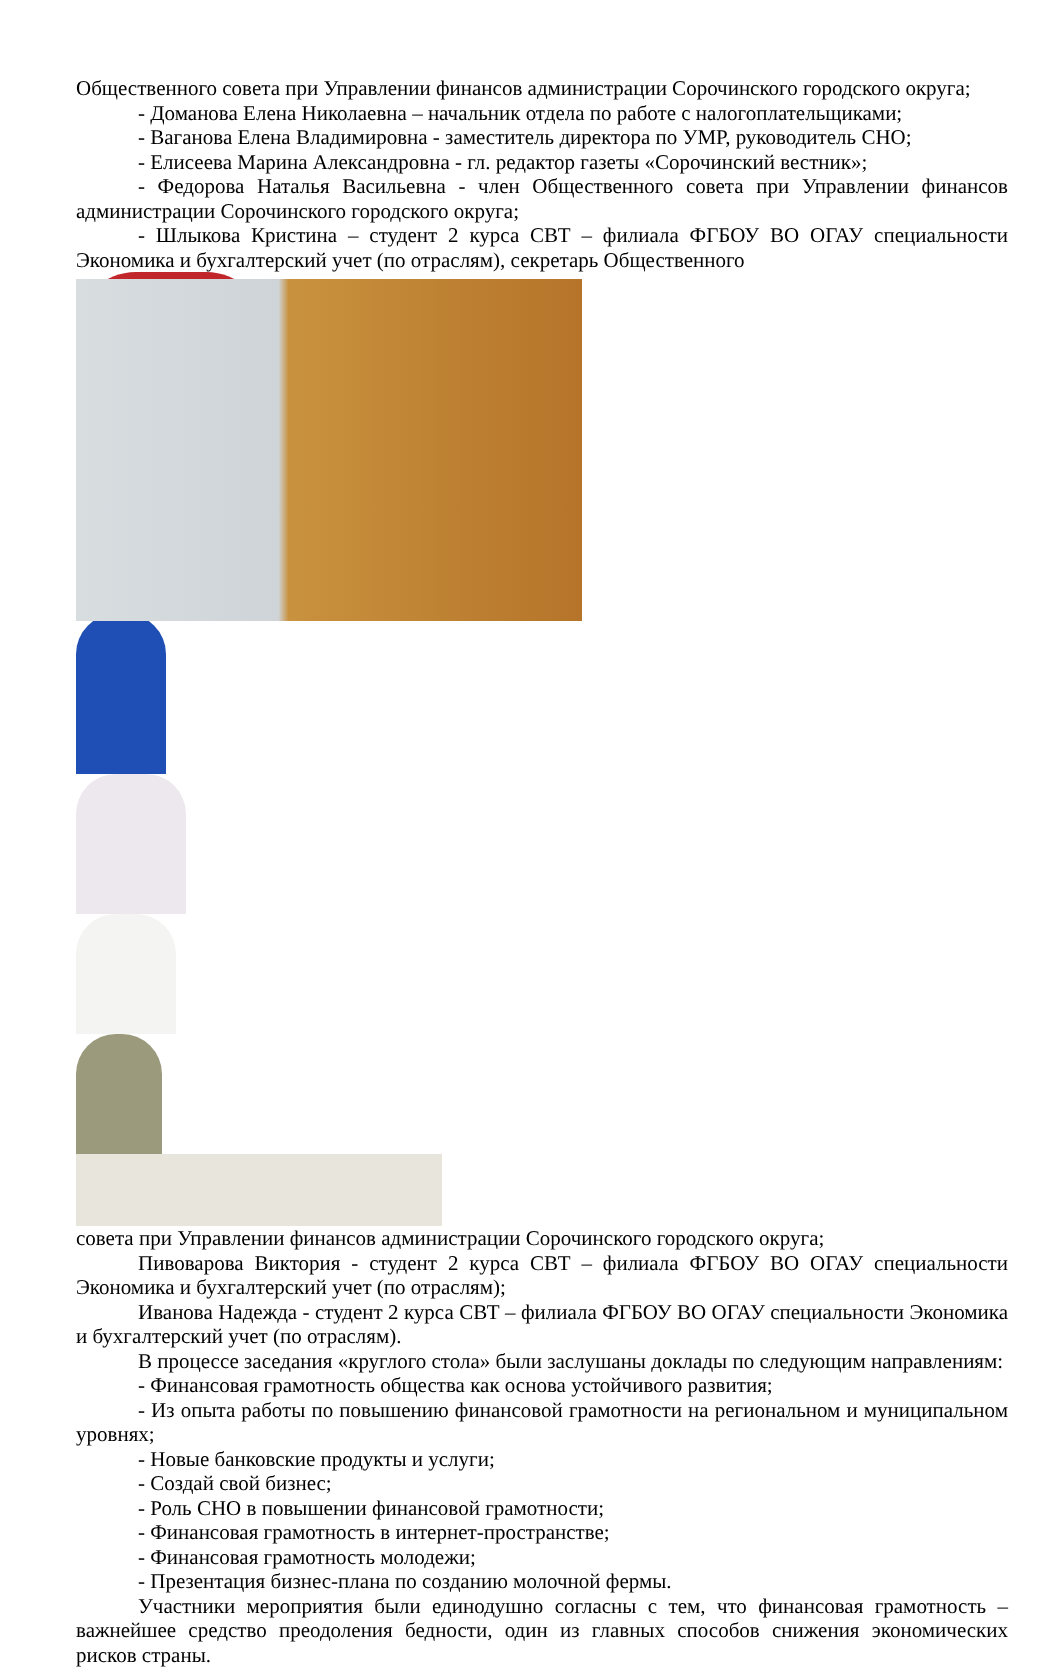Общественного совета при Управлении финансов администрации Сорочинского городского округа;
- Доманова Елена Николаевна – начальник отдела по работе с налогоплательщиками;
- Ваганова Елена Владимировна - заместитель директора по УМР, руководитель СНО;
- Елисеева Марина Александровна - гл. редактор газеты «Сорочинский вестник»;
- Федорова Наталья Васильевна - член Общественного совета при Управлении финансов администрации Сорочинского городского округа;
- Шлыкова Кристина – студент 2 курса СВТ – филиала ФГБОУ ВО ОГАУ специальности Экономика и бухгалтерский учет (по отраслям), секретарь Общественного
совета при Управлении финансов администрации Сорочинского городского округа;
Пивоварова Виктория - студент 2 курса СВТ – филиала ФГБОУ ВО ОГАУ специальности Экономика и бухгалтерский учет (по отраслям);
Иванова Надежда - студент 2 курса СВТ – филиала ФГБОУ ВО ОГАУ специальности Экономика и бухгалтерский учет (по отраслям).
В процессе заседания «круглого стола» были заслушаны доклады по следующим направлениям:
- Финансовая грамотность общества как основа устойчивого развития;
- Из опыта работы по повышению финансовой грамотности на региональном и муниципальном уровнях;
- Новые банковские продукты и услуги;
- Создай свой бизнес;
- Роль СНО в повышении финансовой грамотности;
- Финансовая грамотность в интернет-пространстве;
- Финансовая грамотность молодежи;
- Презентация бизнес-плана по созданию молочной фермы.
Участники мероприятия были единодушно согласны с тем, что финансовая грамотность – важнейшее средство преодоления бедности, один из главных способов снижения экономических рисков страны.